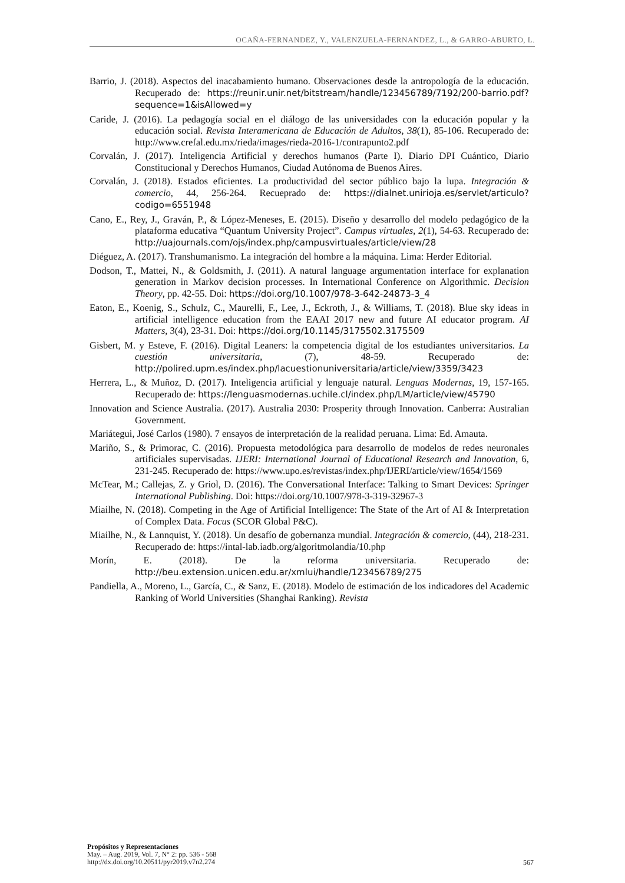OCAÑA-FERNANDEZ, Y., VALENZUELA-FERNANDEZ, L., & GARRO-ABURTO, L.
Barrio, J. (2018). Aspectos del inacabamiento humano. Observaciones desde la antropología de la educación. Recuperado de: https://reunir.unir.net/bitstream/handle/123456789/7192/200-barrio.pdf?sequence=1&isAllowed=y
Caride, J. (2016). La pedagogía social en el diálogo de las universidades con la educación popular y la educación social. Revista Interamericana de Educación de Adultos, 38(1), 85-106. Recuperado de: http://www.crefal.edu.mx/rieda/images/rieda-2016-1/contrapunto2.pdf
Corvalán, J. (2017). Inteligencia Artificial y derechos humanos (Parte I). Diario DPI Cuántico, Diario Constitucional y Derechos Humanos, Ciudad Autónoma de Buenos Aires.
Corvalán, J. (2018). Estados eficientes. La productividad del sector público bajo la lupa. Integración & comercio, 44, 256-264. Recueprado de: https://dialnet.unirioja.es/servlet/articulo?codigo=6551948
Cano, E., Rey, J., Graván, P., & López-Meneses, E. (2015). Diseño y desarrollo del modelo pedagógico de la plataforma educativa “Quantum University Project”. Campus virtuales, 2(1), 54-63. Recuperado de: http://uajournals.com/ojs/index.php/campusvirtuales/article/view/28
Diéguez, A. (2017). Transhumanismo. La integración del hombre a la máquina. Lima: Herder Editorial.
Dodson, T., Mattei, N., & Goldsmith, J. (2011). A natural language argumentation interface for explanation generation in Markov decision processes. In International Conference on Algorithmic. Decision Theory, pp. 42-55. Doi: https://doi.org/10.1007/978-3-642-24873-3_4
Eaton, E., Koenig, S., Schulz, C., Maurelli, F., Lee, J., Eckroth, J., & Williams, T. (2018). Blue sky ideas in artificial intelligence education from the EAAI 2017 new and future AI educator program. AI Matters, 3(4), 23-31. Doi: https://doi.org/10.1145/3175502.3175509
Gisbert, M. y Esteve, F. (2016). Digital Leaners: la competencia digital de los estudiantes universitarios. La cuestión universitaria, (7), 48-59. Recuperado de: http://polired.upm.es/index.php/lacuestionuniversitaria/article/view/3359/3423
Herrera, L., & Muñoz, D. (2017). Inteligencia artificial y lenguaje natural. Lenguas Modernas, 19, 157-165. Recuperado de: https://lenguasmodernas.uchile.cl/index.php/LM/article/view/45790
Innovation and Science Australia. (2017). Australia 2030: Prosperity through Innovation. Canberra: Australian Government.
Mariátegui, José Carlos (1980). 7 ensayos de interpretación de la realidad peruana. Lima: Ed. Amauta.
Mariño, S., & Primorac, C. (2016). Propuesta metodológica para desarrollo de modelos de redes neuronales artificiales supervisadas. IJERI: International Journal of Educational Research and Innovation, 6, 231-245. Recuperado de: https://www.upo.es/revistas/index.php/IJERI/article/view/1654/1569
McTear, M.; Callejas, Z. y Griol, D. (2016). The Conversational Interface: Talking to Smart Devices: Springer International Publishing. Doi: https://doi.org/10.1007/978-3-319-32967-3
Miailhe, N. (2018). Competing in the Age of Artificial Intelligence: The State of the Art of AI & Interpretation of Complex Data. Focus (SCOR Global P&C).
Miailhe, N., & Lannquist, Y. (2018). Un desafío de gobernanza mundial. Integración & comercio, (44), 218-231. Recuperado de: https://intal-lab.iadb.org/algoritmolandia/10.php
Morín, E. (2018). De la reforma universitaria. Recuperado de: http://beu.extension.unicen.edu.ar/xmlui/handle/123456789/275
Pandiella, A., Moreno, L., García, C., & Sanz, E. (2018). Modelo de estimación de los indicadores del Academic Ranking of World Universities (Shanghai Ranking). Revista
Propósitos y Representaciones
May. – Aug. 2019, Vol. 7, N° 2: pp. 536 - 568
http://dx.doi.org/10.20511/pyr2019.v7n2.274
567